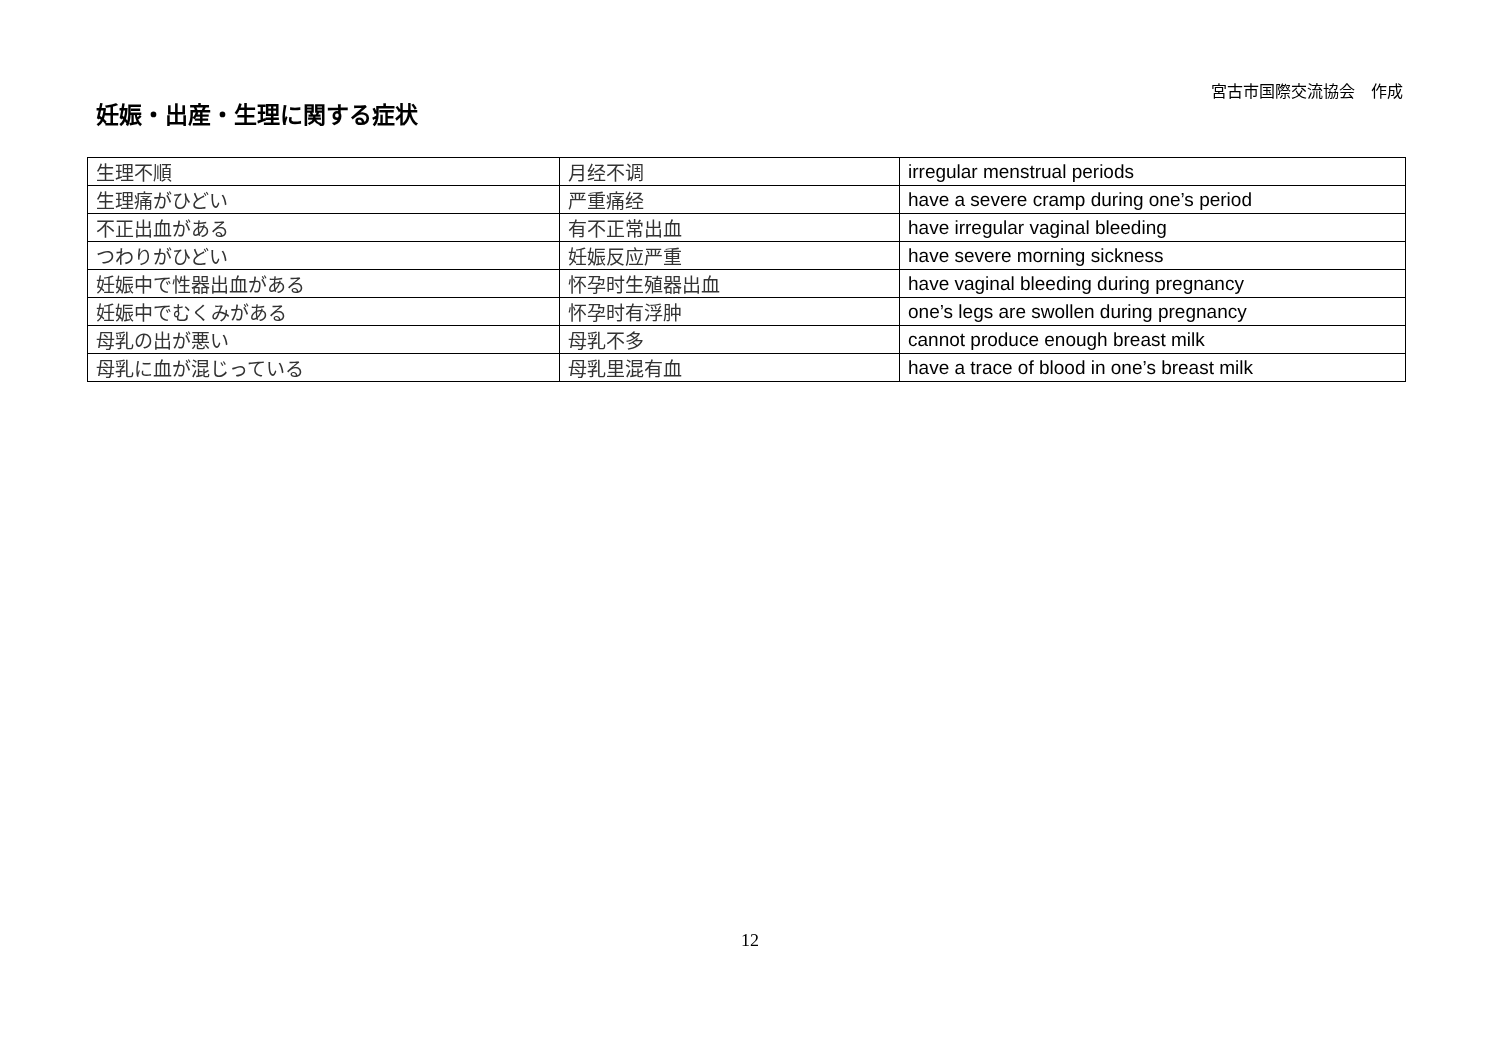宮古市国際交流協会　作成
妊娠・出産・生理に関する症状
| 生理不順 | 月经不调 | irregular menstrual periods |
| 生理痛がひどい | 严重痛经 | have a severe cramp during one’s period |
| 不正出血がある | 有不正常出血 | have irregular vaginal bleeding |
| つわりがひどい | 妊娠反应严重 | have severe morning sickness |
| 妊娠中で性器出血がある | 怀孕时生殖器出血 | have vaginal bleeding during pregnancy |
| 妊娠中でむくみがある | 怀孕时有浮肿 | one’s legs are swollen during pregnancy |
| 母乳の出が悪い | 母乳不多 | cannot produce enough breast milk |
| 母乳に血が混じっている | 母乳里混有血 | have a trace of blood in one’s breast milk |
12